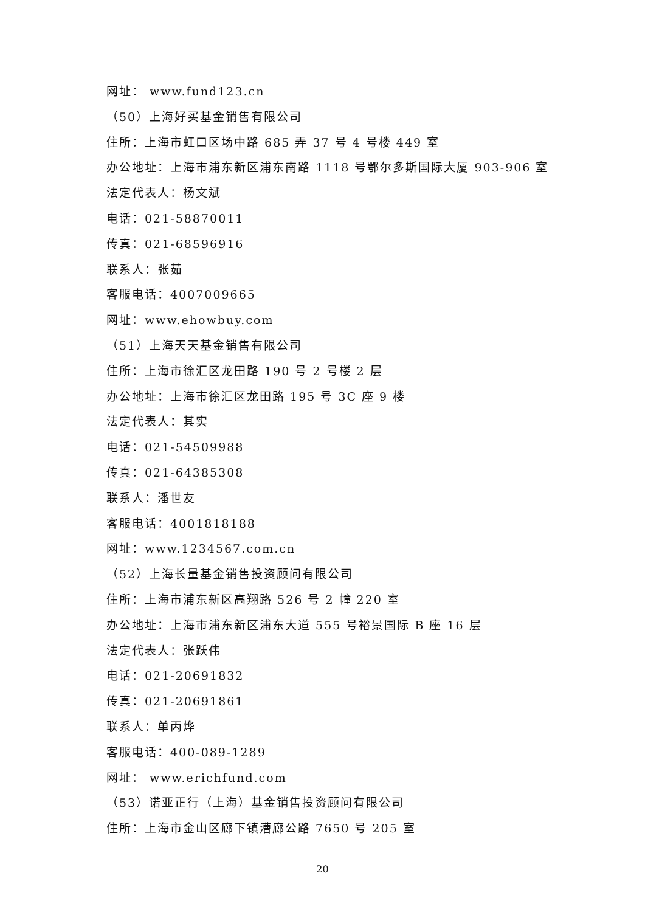网址： www.fund123.cn
（50）上海好买基金销售有限公司
住所：上海市虹口区场中路 685 弄 37 号 4 号楼 449 室
办公地址：上海市浦东新区浦东南路 1118 号鄂尔多斯国际大厦 903-906 室
法定代表人：杨文斌
电话：021-58870011
传真：021-68596916
联系人：张茹
客服电话：4007009665
网址：www.ehowbuy.com
（51）上海天天基金销售有限公司
住所：上海市徐汇区龙田路 190 号 2 号楼 2 层
办公地址：上海市徐汇区龙田路 195 号 3C 座 9 楼
法定代表人：其实
电话：021-54509988
传真：021-64385308
联系人：潘世友
客服电话：4001818188
网址：www.1234567.com.cn
（52）上海长量基金销售投资顾问有限公司
住所：上海市浦东新区高翔路 526 号 2 幢 220 室
办公地址：上海市浦东新区浦东大道 555 号裕景国际 B 座 16 层
法定代表人：张跃伟
电话：021-20691832
传真：021-20691861
联系人：单丙烨
客服电话：400-089-1289
网址： www.erichfund.com
（53）诺亚正行（上海）基金销售投资顾问有限公司
住所：上海市金山区廊下镇漕廊公路 7650 号 205 室
20